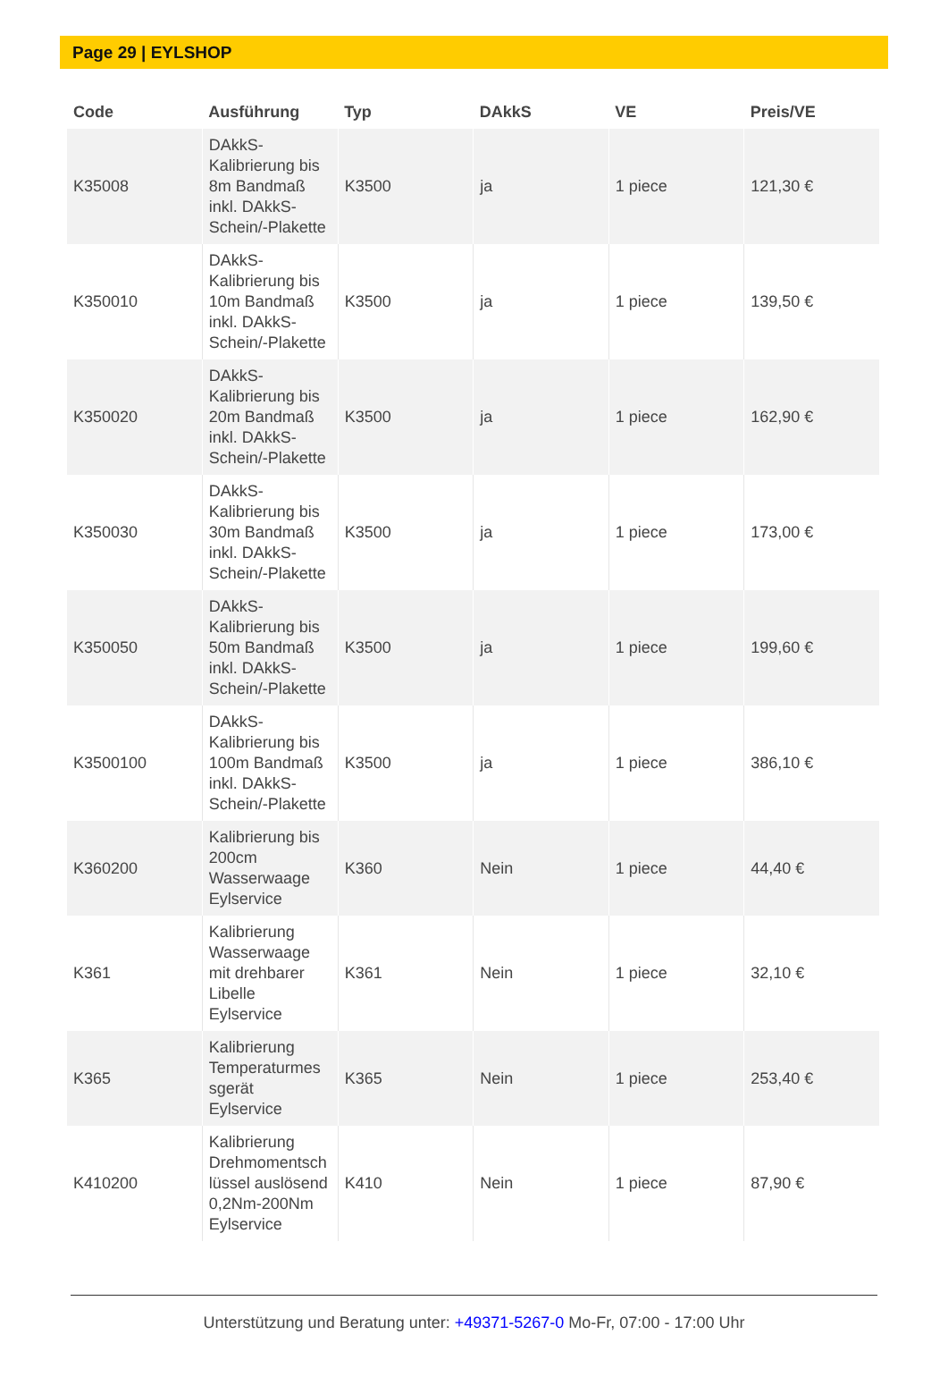Page 29 | EYLSHOP
| Code | Ausführung | Typ | DAkkS | VE | Preis/VE |
| --- | --- | --- | --- | --- | --- |
| K35008 | DAkkS- Kalibrierung bis 8m Bandmaß inkl. DAkkS- Schein/-Plakette | K3500 | ja | 1 piece | 121,30 € |
| K350010 | DAkkS- Kalibrierung bis 10m Bandmaß inkl. DAkkS- Schein/-Plakette | K3500 | ja | 1 piece | 139,50 € |
| K350020 | DAkkS- Kalibrierung bis 20m Bandmaß inkl. DAkkS- Schein/-Plakette | K3500 | ja | 1 piece | 162,90 € |
| K350030 | DAkkS- Kalibrierung bis 30m Bandmaß inkl. DAkkS- Schein/-Plakette | K3500 | ja | 1 piece | 173,00 € |
| K350050 | DAkkS- Kalibrierung bis 50m Bandmaß inkl. DAkkS- Schein/-Plakette | K3500 | ja | 1 piece | 199,60 € |
| K3500100 | DAkkS- Kalibrierung bis 100m Bandmaß inkl. DAkkS- Schein/-Plakette | K3500 | ja | 1 piece | 386,10 € |
| K360200 | Kalibrierung bis 200cm Wasserwaage Eylservice | K360 | Nein | 1 piece | 44,40 € |
| K361 | Kalibrierung Wasserwaage mit drehbarer Libelle Eylservice | K361 | Nein | 1 piece | 32,10 € |
| K365 | Kalibrierung Temperaturmes sgerät Eylservice | K365 | Nein | 1 piece | 253,40 € |
| K410200 | Kalibrierung Drehmomentsch lüssel auslösend 0,2Nm-200Nm Eylservice | K410 | Nein | 1 piece | 87,90 € |
Unterstützung und Beratung unter: +49371-5267-0 Mo-Fr, 07:00 - 17:00 Uhr